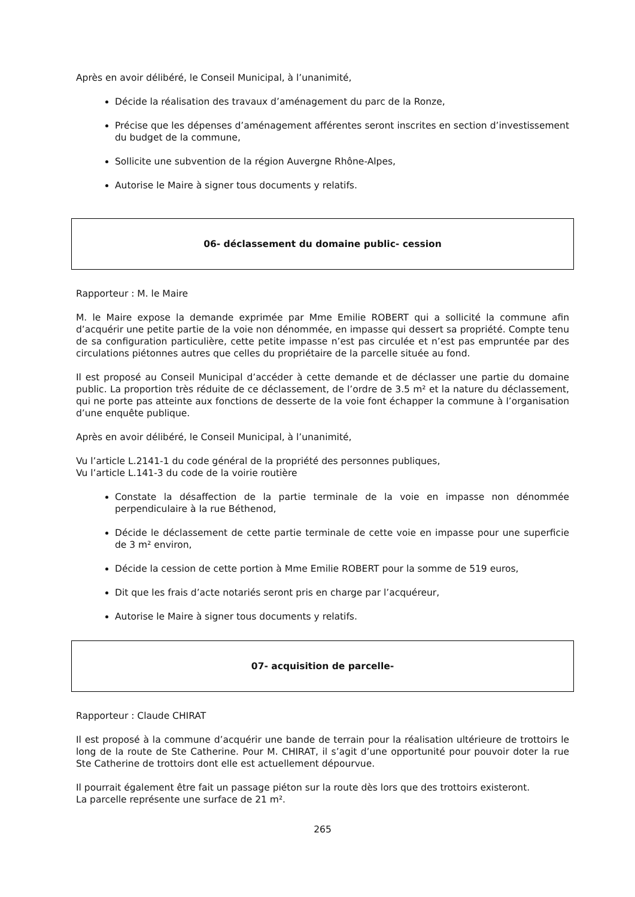Après en avoir délibéré, le Conseil Municipal, à l’unanimité,
Décide la réalisation des travaux d’aménagement du parc de la Ronze,
Précise que les dépenses d’aménagement afférentes seront inscrites en section d’investissement du budget de la commune,
Sollicite une subvention de la région Auvergne Rhône-Alpes,
Autorise le Maire à signer tous documents y relatifs.
06- déclassement du domaine public- cession
Rapporteur : M. le Maire
M. le Maire expose la demande exprimée par Mme Emilie ROBERT qui a sollicité la commune afin d’acquérir une petite partie de la voie non dénommée, en impasse qui dessert sa propriété. Compte tenu de sa configuration particulière, cette petite impasse n’est pas circulée et n’est pas empruntée par des circulations piétonnes autres que celles du propriétaire de la parcelle située au fond.
Il est proposé au Conseil Municipal d’accéder à cette demande et de déclasser une partie du domaine public. La proportion très réduite de ce déclassement, de l’ordre de 3.5 m² et la nature du déclassement, qui ne porte pas atteinte aux fonctions de desserte de la voie font échapper la commune à l’organisation d’une enquête publique.
Après en avoir délibéré, le Conseil Municipal, à l’unanimité,
Vu l’article L.2141-1 du code général de la propriété des personnes publiques,
Vu l’article L.141-3 du code de la voirie routière
Constate la désaffection de la partie terminale de la voie en impasse non dénommée perpendiculaire à la rue Béthenod,
Décide le déclassement de cette partie terminale de cette voie en impasse pour une superficie de 3 m² environ,
Décide la cession de cette portion à Mme Emilie ROBERT pour la somme de 519 euros,
Dit que les frais d’acte notariés seront pris en charge par l’acquéreur,
Autorise le Maire à signer tous documents y relatifs.
07- acquisition de parcelle-
Rapporteur : Claude CHIRAT
Il est proposé à la commune d’acquérir une bande de terrain pour la réalisation ultérieure de trottoirs le long de la route de Ste Catherine. Pour M. CHIRAT, il s’agit d’une opportunité pour pouvoir doter la rue Ste Catherine de trottoirs dont elle est actuellement dépourvue.
Il pourrait également être fait un passage piéton sur la route dès lors que des trottoirs existeront.
La parcelle représente une surface de 21 m².
265